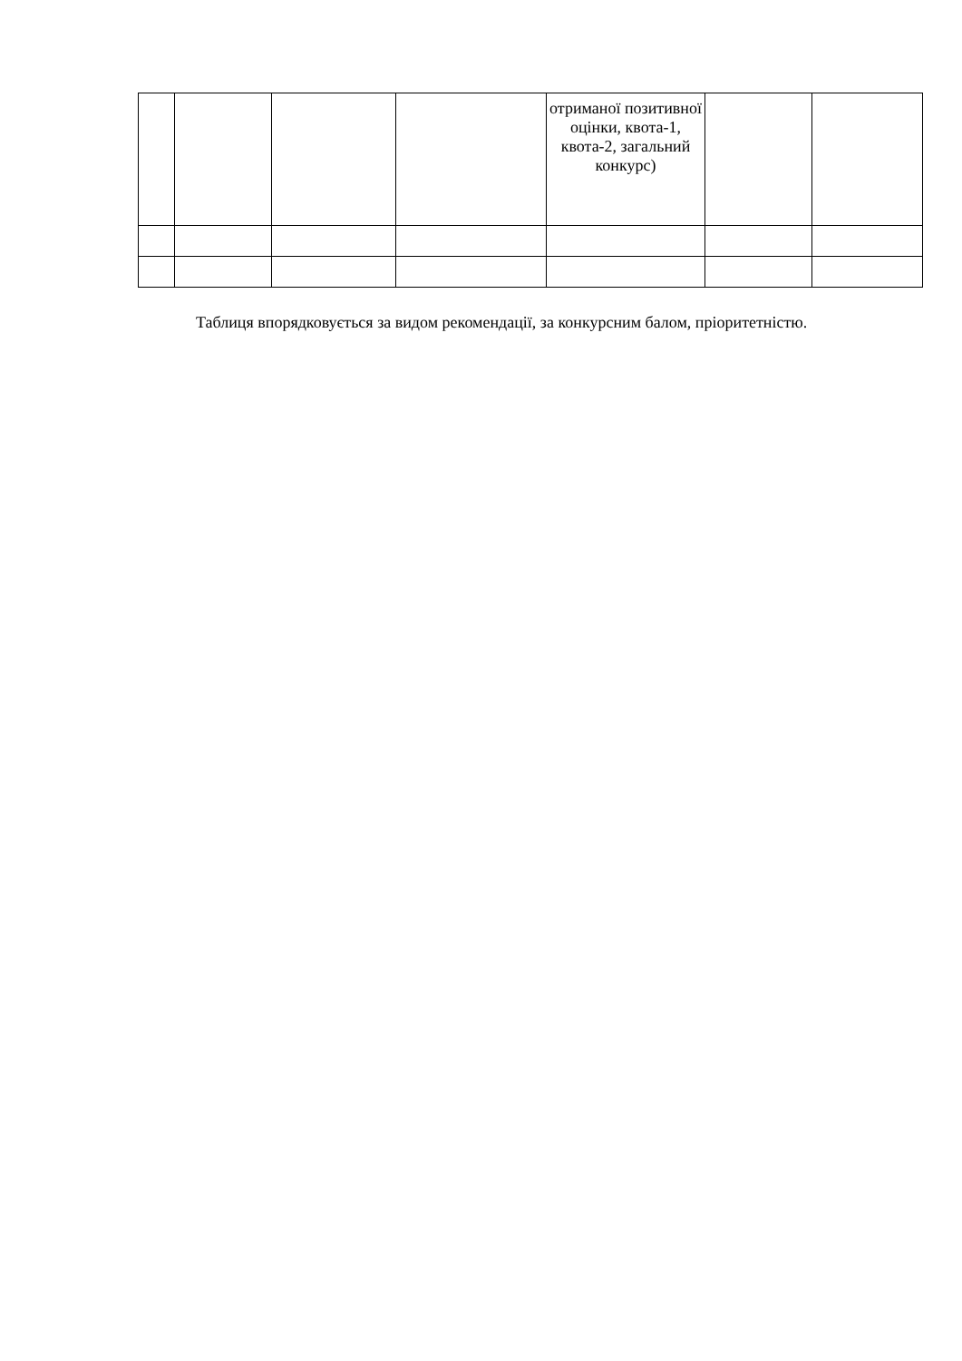| | | | | отриманої позитивної оцінки, квота-1, квота-2, загальний конкурс) | | |
Таблиця впорядковується за видом рекомендації, за конкурсним балом, пріоритетністю.